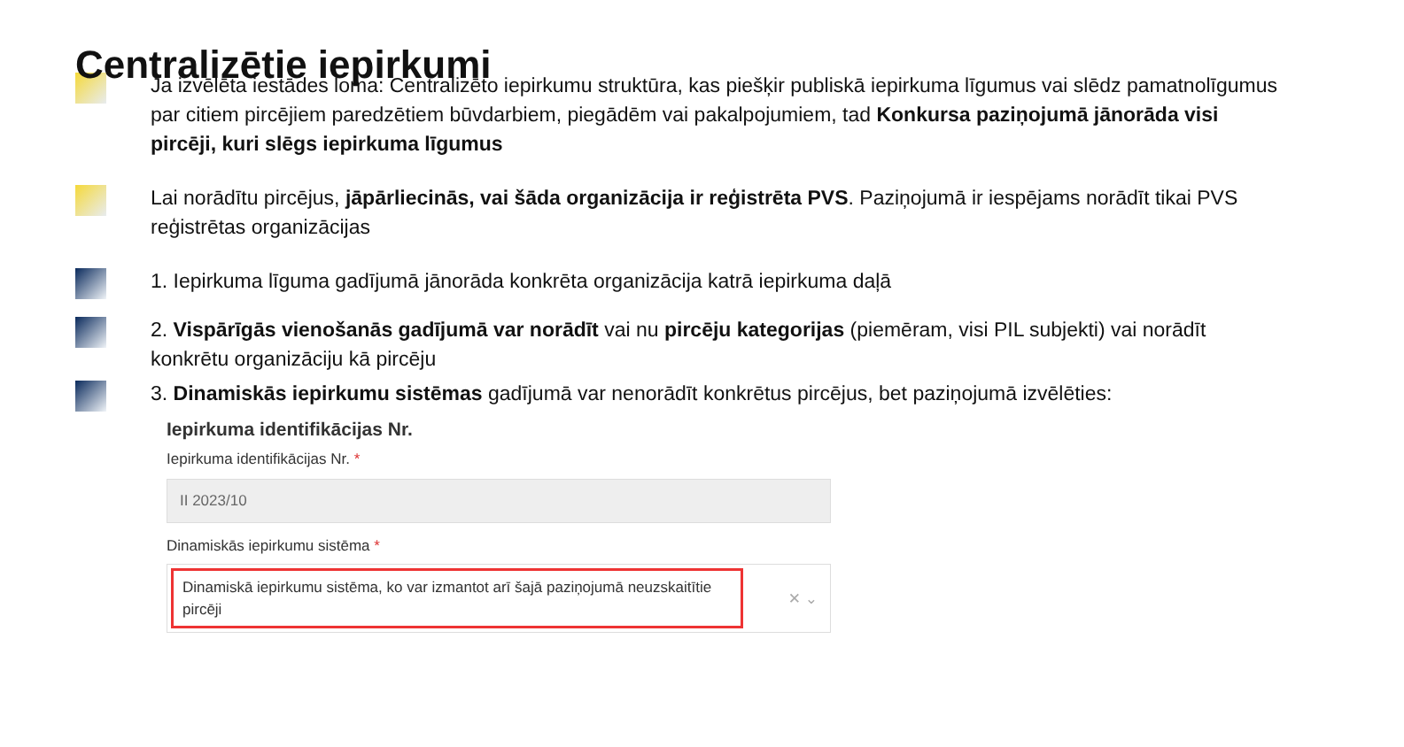Centralizētie iepirkumi
Ja izvēlēta iestādes loma: Centralizēto iepirkumu struktūra, kas piešķir publiskā iepirkuma līgumus vai slēdz pamatnolīgumus par citiem pircējiem paredzētiem būvdarbiem, piegādēm vai pakalpojumiem, tad Konkursa paziņojumā jānorāda visi pircēji, kuri slēgs iepirkuma līgumus
Lai norādītu pircējus, jāpārliecinās, vai šāda organizācija ir reģistrēta PVS. Paziņojumā ir iespējams norādīt tikai PVS reģistrētas organizācijas
1. Iepirkuma līguma gadījumā jānorāda konkrēta organizācija katrā iepirkuma daļā
2. Vispārīgās vienošanās gadījumā var norādīt vai nu pircēju kategorijas (piemēram, visi PIL subjekti) vai norādīt konkrētu organizāciju kā pircēju
3. Dinamiskās iepirkumu sistēmas gadījumā var nenorādīt konkrētus pircējus, bet paziņojumā izvēlēties:
Iepirkuma identifikācijas Nr.
Iepirkuma identifikācijas Nr. *
II 2023/10
Dinamiskās iepirkumu sistēma *
Dinamiskā iepirkumu sistēma, ko var izmantot arī šajā paziņojumā neuzskaitītie pircēji
✕ ⌄